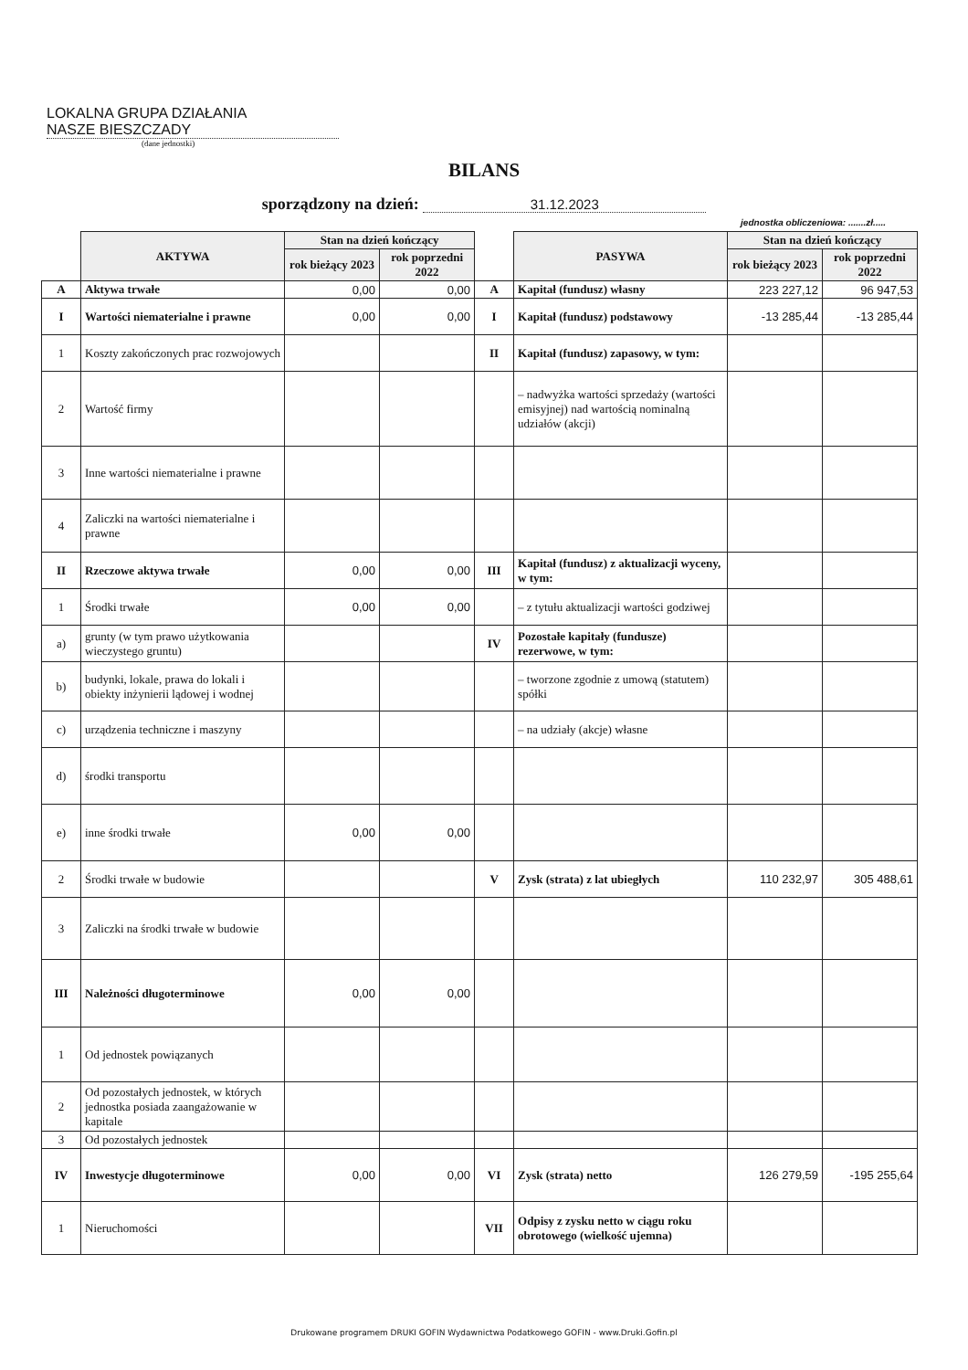LOKALNA GRUPA DZIAŁANIA
NASZE BIESZCZADY
(dane jednostki)
BILANS
sporządzony na dzień: 31.12.2023
jednostka obliczeniowa: .......zł.....
| | AKTYWA | Stan na dzień kończący | | | PASYWA | Stan na dzień kończący | |
| --- | --- | --- | --- | --- | --- | --- | --- |
| | | rok bieżący 2023 | rok poprzedni 2022 | | | rok bieżący 2023 | rok poprzedni 2022 |
| A | Aktywa trwałe | 0,00 | 0,00 | A | Kapitał (fundusz) własny | 223 227,12 | 96 947,53 |
| I | Wartości niematerialne i prawne | 0,00 | 0,00 | I | Kapitał (fundusz) podstawowy | -13 285,44 | -13 285,44 |
| 1 | Koszty zakończonych prac rozwojowych | | | II | Kapitał (fundusz) zapasowy, w tym: | | |
| 2 | Wartość firmy | | | | – nadwyżka wartości sprzedaży (wartości emisyjnej) nad wartością nominalną udziałów (akcji) | | |
| 3 | Inne wartości niematerialne i prawne | | | | | | |
| 4 | Zaliczki na wartości niematerialne i prawne | | | | | | |
| II | Rzeczowe aktywa trwałe | 0,00 | 0,00 | III | Kapitał (fundusz) z aktualizacji wyceny, w tym: | | |
| 1 | Środki trwałe | 0,00 | 0,00 | | – z tytułu aktualizacji wartości godziwej | | |
| a) | grunty (w tym prawo użytkowania wieczystego gruntu) | | | IV | Pozostałe kapitały (fundusze) rezerwowe, w tym: | | |
| b) | budynki, lokale, prawa do lokali i obiekty inżynierii lądowej i wodnej | | | | – tworzone zgodnie z umową (statutem) spółki | | |
| c) | urządzenia techniczne i maszyny | | | | – na udziały (akcje) własne | | |
| d) | środki transportu | | | | | | |
| e) | inne środki trwałe | 0,00 | 0,00 | | | | |
| 2 | Środki trwałe w budowie | | | V | Zysk (strata) z lat ubiegłych | 110 232,97 | 305 488,61 |
| 3 | Zaliczki na środki trwałe w budowie | | | | | | |
| III | Należności długoterminowe | 0,00 | 0,00 | | | | |
| 1 | Od jednostek powiązanych | | | | | | |
| 2 | Od pozostałych jednostek, w których jednostka posiada zaangażowanie w kapitale | | | | | | |
| 3 | Od pozostałych jednostek | | | | | | |
| IV | Inwestycje długoterminowe | 0,00 | 0,00 | VI | Zysk (strata) netto | 126 279,59 | -195 255,64 |
| 1 | Nieruchomości | | | VII | Odpisy z zysku netto w ciągu roku obrotowego (wielkość ujemna) | | |
Drukowane programem DRUKI GOFIN Wydawnictwa Podatkowego GOFIN - www.Druki.Gofin.pl